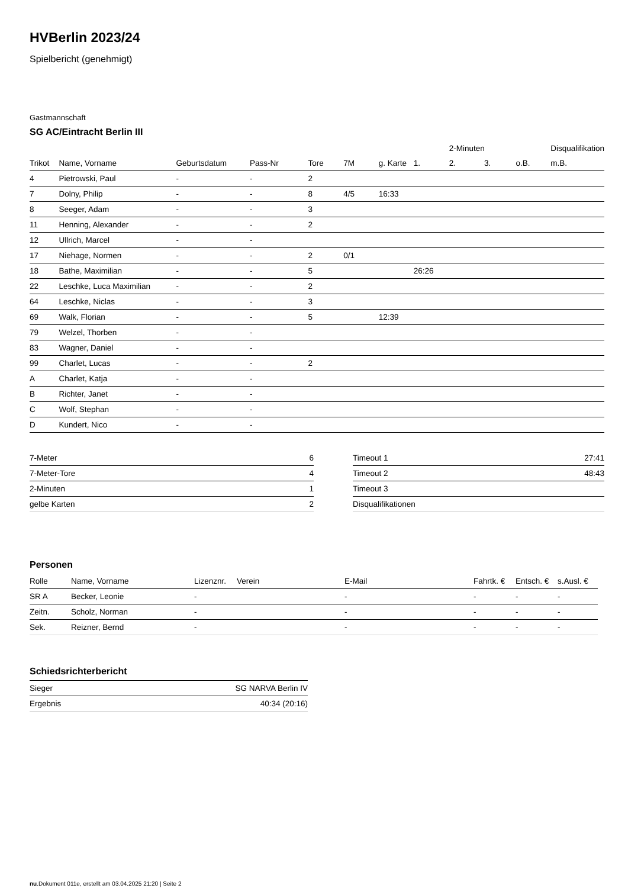HVBerlin 2023/24
Spielbericht (genehmigt)
Gastmannschaft
SG AC/Eintracht Berlin III
| | | | | | | | | 2-Minuten | | | Disqualifikation |
| --- | --- | --- | --- | --- | --- | --- | --- | --- | --- | --- | --- |
| Trikot | Name, Vorname | Geburtsdatum | Pass-Nr | Tore | 7M | g. Karte | 1. | 2. | 3. | o.B. | m.B. |
| 4 | Pietrowski, Paul | - | - | 2 | | | | | | | |
| 7 | Dolny, Philip | - | - | 8 | 4/5 | 16:33 | | | | | |
| 8 | Seeger, Adam | - | - | 3 | | | | | | | |
| 11 | Henning, Alexander | - | - | 2 | | | | | | | |
| 12 | Ullrich, Marcel | - | - | | | | | | | | |
| 17 | Niehage, Normen | - | - | 2 | 0/1 | | | | | | |
| 18 | Bathe, Maximilian | - | - | 5 | | | 26:26 | | | | |
| 22 | Leschke, Luca Maximilian | - | - | 2 | | | | | | | |
| 64 | Leschke, Niclas | - | - | 3 | | | | | | | |
| 69 | Walk, Florian | - | - | 5 | | 12:39 | | | | | |
| 79 | Welzel, Thorben | - | - | | | | | | | | |
| 83 | Wagner, Daniel | - | - | | | | | | | | |
| 99 | Charlet, Lucas | - | - | 2 | | | | | | | |
| A | Charlet, Katja | - | - | | | | | | | | |
| B | Richter, Janet | - | - | | | | | | | | |
| C | Wolf, Stephan | - | - | | | | | | | | |
| D | Kundert, Nico | - | - | | | | | | | | |
| 7-Meter | 6 |
| 7-Meter-Tore | 4 |
| 2-Minuten | 1 |
| gelbe Karten | 2 |
| Timeout 1 | 27:41 |
| Timeout 2 | 48:43 |
| Timeout 3 | |
| Disqualifikationen | |
Personen
| Rolle | Name, Vorname | Lizenznr. | Verein | E-Mail | Fahrtk. € | Entsch. € | s.Ausl. € |
| --- | --- | --- | --- | --- | --- | --- | --- |
| SR A | Becker, Leonie | - | | - | - | - | - |
| Zeitn. | Scholz, Norman | - | | - | - | - | - |
| Sek. | Reizner, Bernd | - | | - | - | - | - |
Schiedsrichterbericht
| Sieger | SG NARVA Berlin IV |
| Ergebnis | 40:34 (20:16) |
nu.Dokument 011e, erstellt am 03.04.2025 21:20 | Seite 2